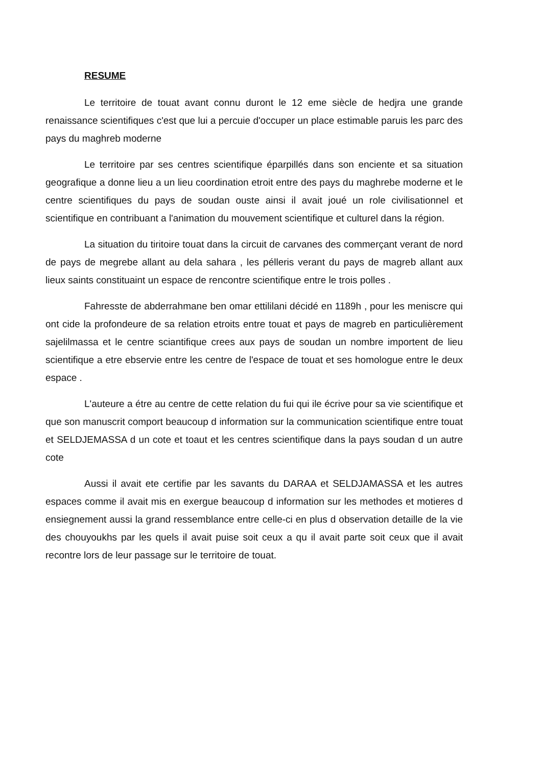RESUME
Le territoire de touat avant connu duront le 12 eme siècle de hedjra une grande renaissance scientifiques c'est que lui a percuie d'occuper un place estimable paruis les parc des pays du maghreb moderne
Le territoire par ses centres scientifique éparpillés dans son enciente et sa situation geografique a donne lieu a un lieu coordination etroit entre des pays du maghrebe moderne et le centre scientifiques du pays de soudan ouste ainsi il avait joué un role civilisationnel et scientifique en contribuant a l'animation du mouvement scientifique et culturel dans la région.
La situation du tiritoire touat dans la circuit de carvanes des commerçant verant de nord de pays de megrebe allant au dela sahara , les pélleris verant du pays de magreb allant aux lieux saints constituaint un espace de rencontre scientifique entre le trois polles .
Fahresste de abderrahmane ben omar ettililani décidé en 1189h , pour les meniscre qui ont cide la profondeure de sa relation etroits entre touat et pays de magreb en particulièrement sajelilmassa et le centre sciantifique crees aux pays de soudan un nombre importent de lieu scientifique a etre ebservie entre les centre de l'espace de touat et ses homologue entre le deux espace .
L'auteure a étre au centre de cette relation du fui qui ile écrive pour sa vie scientifique et que son manuscrit comport beaucoup d information sur la communication scientifique entre touat et SELDJEMASSA d un cote et toaut et les centres scientifique dans la pays soudan d un autre cote
Aussi il avait ete certifie par les savants du DARAA et SELDJAMASSA et les autres espaces comme il avait mis en exergue beaucoup d information sur les methodes et motieres d ensiegnement aussi la grand ressemblance entre celle-ci en plus d observation detaille de la vie des chouyoukhs par les quels il avait puise soit ceux a qu il avait parte soit ceux que il avait recontre lors de leur passage sur le territoire de touat.